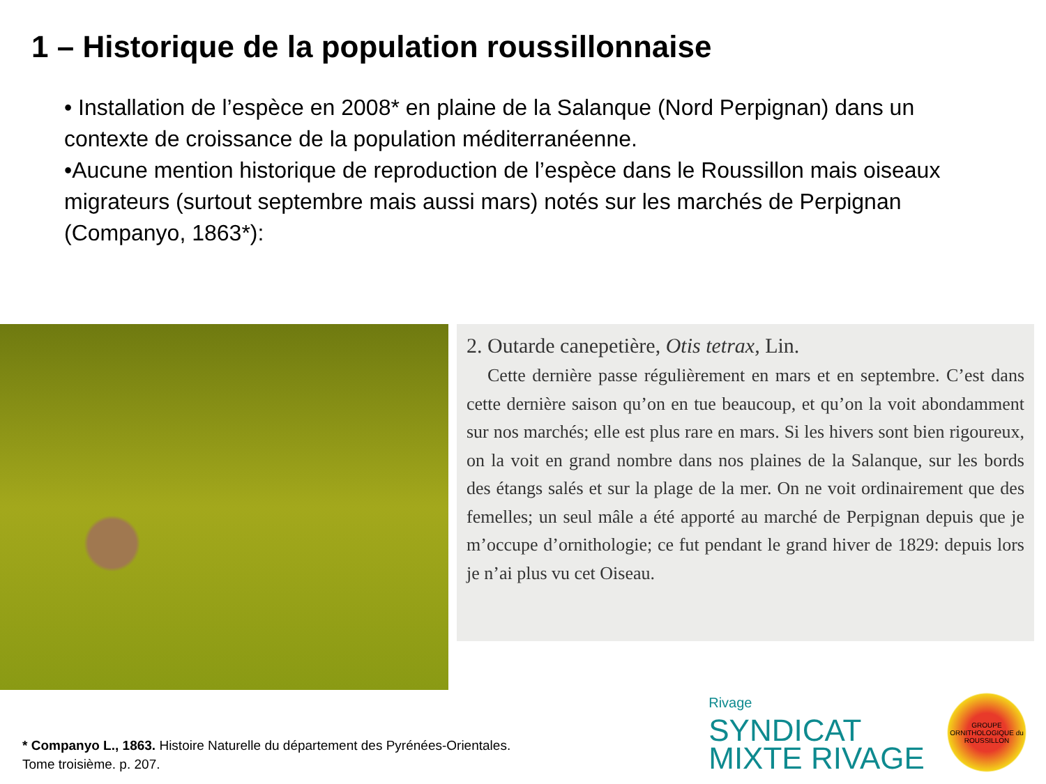1 – Historique de la population roussillonnaise
• Installation de l’espèce en 2008* en plaine de la Salanque (Nord Perpignan) dans un contexte de croissance de la population méditerranéenne.
•Aucune mention historique de reproduction de l’espèce dans le Roussillon mais oiseaux migrateurs (surtout septembre mais aussi mars) notés sur les marchés de Perpignan (Companyo, 1863*):
2. Outarde canepetière, Otis tetrax, Lin.
Cette dernière passe régulièrement en mars et en septembre. C’est dans cette dernière saison qu’on en tue beaucoup, et qu’on la voit abondamment sur nos marchés; elle est plus rare en mars. Si les hivers sont bien rigoureux, on la voit en grand nombre dans nos plaines de la Salanque, sur les bords des étangs salés et sur la plage de la mer. On ne voit ordinairement que des femelles; un seul mâle a été apporté au marché de Perpignan depuis que je m’occupe d’ornithologie; ce fut pendant le grand hiver de 1829: depuis lors je n’ai plus vu cet Oiseau.
* Companyo L., 1863. Histoire Naturelle du département des Pyrénées-Orientales.
Tome troisième. p. 207.
Rivage
SYNDICAT
MIXTE RIVAGE
GROUPE ORNITHOLOGIQUE du ROUSSILLON